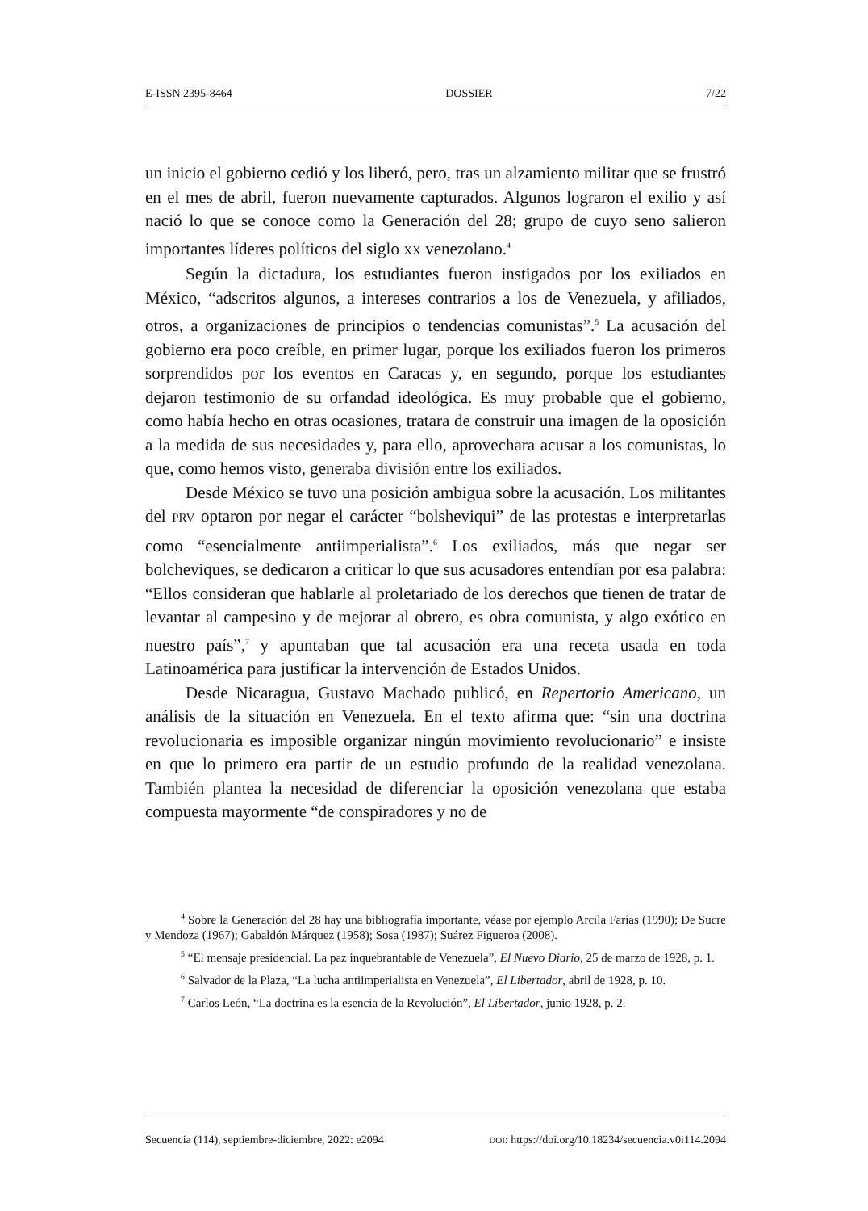E-ISSN 2395-8464 DOSSIER 7/22
un inicio el gobierno cedió y los liberó, pero, tras un alzamiento militar que se frustró en el mes de abril, fueron nuevamente capturados. Algunos lograron el exilio y así nació lo que se conoce como la Generación del 28; grupo de cuyo seno salieron importantes líderes políticos del siglo XX venezolano.<sup>4</sup>
Según la dictadura, los estudiantes fueron instigados por los exiliados en México, “adscritos algunos, a intereses contrarios a los de Venezuela, y afiliados, otros, a organizaciones de principios o tendencias comunistas”.<sup>5</sup> La acusación del gobierno era poco creíble, en primer lugar, porque los exiliados fueron los primeros sorprendidos por los eventos en Caracas y, en segundo, porque los estudiantes dejaron testimonio de su orfandad ideológica. Es muy probable que el gobierno, como había hecho en otras ocasiones, tratara de construir una imagen de la oposición a la medida de sus necesidades y, para ello, aprovechara acusar a los comunistas, lo que, como hemos visto, generaba división entre los exiliados.
Desde México se tuvo una posición ambigua sobre la acusación. Los militantes del PRV optaron por negar el carácter “bolsheviqui” de las protestas e interpretarlas como “esencialmente antiimperialista”.<sup>6</sup> Los exiliados, más que negar ser bolcheviques, se dedicaron a criticar lo que sus acusadores entendían por esa palabra: “Ellos consideran que hablarle al proletariado de los derechos que tienen de tratar de levantar al campesino y de mejorar al obrero, es obra comunista, y algo exótico en nuestro país”,<sup>7</sup> y apuntaban que tal acusación era una receta usada en toda Latinoamérica para justificar la intervención de Estados Unidos.
Desde Nicaragua, Gustavo Machado publicó, en Repertorio Americano, un análisis de la situación en Venezuela. En el texto afirma que: “sin una doctrina revolucionaria es imposible organizar ningún movimiento revolucionario” e insiste en que lo primero era partir de un estudio profundo de la realidad venezolana. También plantea la necesidad de diferenciar la oposición venezolana que estaba compuesta mayormente “de conspiradores y no de
<sup>4</sup> Sobre la Generación del 28 hay una bibliografía importante, véase por ejemplo Arcila Farías (1990); De Sucre y Mendoza (1967); Gabaldón Márquez (1958); Sosa (1987); Suárez Figueroa (2008).
<sup>5</sup> “El mensaje presidencial. La paz inquebrantable de Venezuela”, El Nuevo Diario, 25 de marzo de 1928, p. 1.
<sup>6</sup> Salvador de la Plaza, “La lucha antiimperialista en Venezuela”, El Libertador, abril de 1928, p. 10.
<sup>7</sup> Carlos León, “La doctrina es la esencia de la Revolución”, El Libertador, junio 1928, p. 2.
Secuencia (114), septiembre-diciembre, 2022: e2094 DOI: https://doi.org/10.18234/secuencia.v0i114.2094